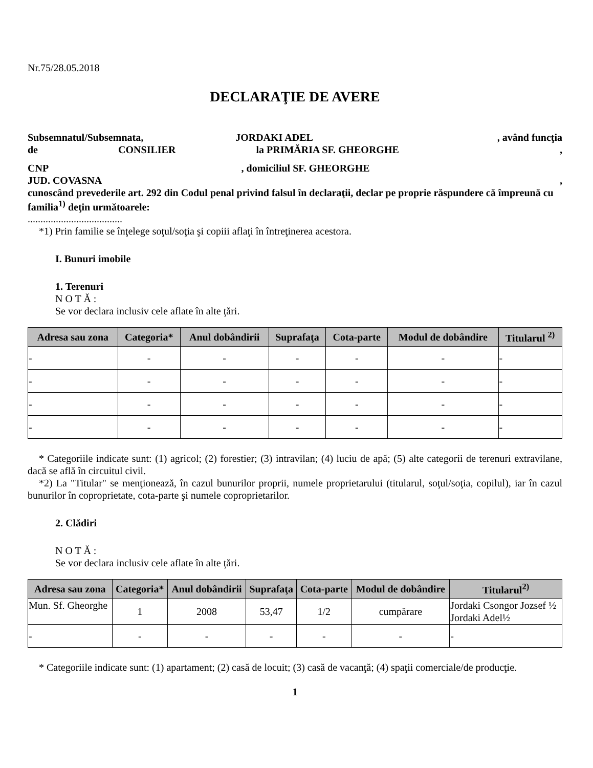Nr.75/28.05.2018
DECLARAŢIE DE AVERE
Subsemnatul/Subsemnata, JORDAKI ADEL , având funcţia
de CONSILIER la PRIMĂRIA SF. GHEORGHE ,
CNP, domiciliul SF. GHEORGHE
JUD. COVASNA,
cunoscând prevederile art. 292 din Codul penal privind falsul în declaraţii, declar pe proprie răspundere că împreună cu familia<sup>1)</sup> deţin următoarele:
.....................................
*1) Prin familie se înţelege soţul/soţia şi copiii aflaţi în întreţinerea acestora.
I. Bunuri imobile
1. Terenuri
N O T Ă :
Se vor declara inclusiv cele aflate în alte ţări.
| Adresa sau zona | Categoria* | Anul dobândirii | Suprafaţa | Cota-parte | Modul de dobândire | Titularul <sup>2)</sup> |
| --- | --- | --- | --- | --- | --- | --- |
| - | - | - | - | - | - | - |
| - | - | - | - | - | - | - |
| - | - | - | - | - | - | - |
| - | - | - | - | - | - | - |
* Categoriile indicate sunt: (1) agricol; (2) forestier; (3) intravilan; (4) luciu de apă; (5) alte categorii de terenuri extravilane, dacă se află în circuitul civil.
*2) La "Titular" se menţionează, în cazul bunurilor proprii, numele proprietarului (titularul, soţul/soţia, copilul), iar în cazul bunurilor în coproprietate, cota-parte şi numele coproprietarilor.
2. Clădiri
N O T Ă :
Se vor declara inclusiv cele aflate în alte ţări.
| Adresa sau zona | Categoria* | Anul dobândirii | Suprafaţa | Cota-parte | Modul de dobândire | Titularul<sup>2)</sup> |
| --- | --- | --- | --- | --- | --- | --- |
| Mun. Sf. Gheorghe | 1 | 2008 | 53,47 | 1/2 | cumpărare | Jordaki Csongor Jozsef ½ Jordaki Adel½ |
| - | - | - | - | - | - | - |
* Categoriile indicate sunt: (1) apartament; (2) casă de locuit; (3) casă de vacanţă; (4) spaţii comerciale/de producţie.
1